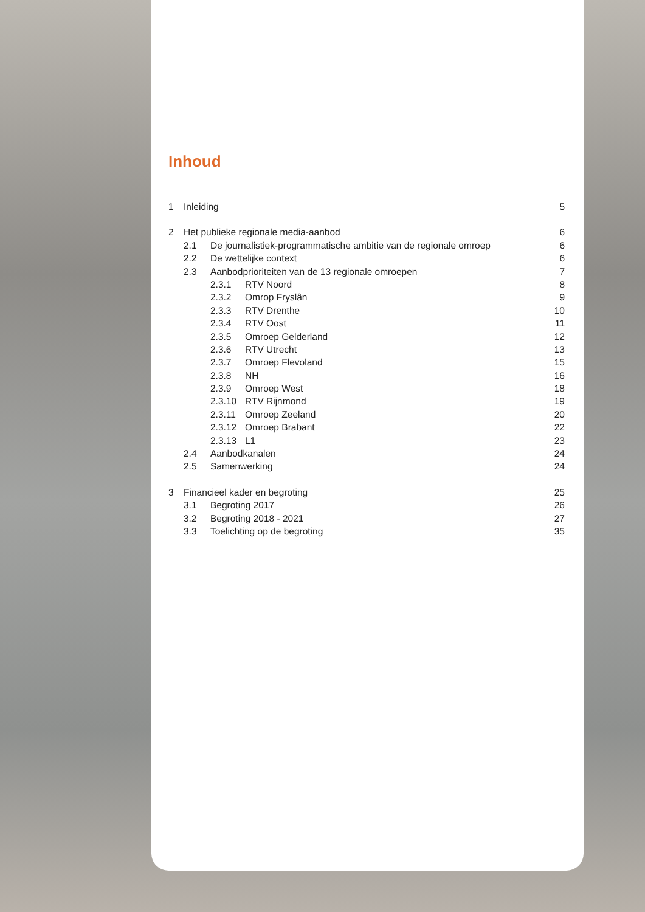Inhoud
1 Inleiding 5
2 Het publieke regionale media-aanbod 6
2.1 De journalistiek-programmatische ambitie van de regionale omroep 6
2.2 De wettelijke context 6
2.3 Aanbodprioriteiten van de 13 regionale omroepen 7
2.3.1 RTV Noord 8
2.3.2 Omrop Fryslân 9
2.3.3 RTV Drenthe 10
2.3.4 RTV Oost 11
2.3.5 Omroep Gelderland 12
2.3.6 RTV Utrecht 13
2.3.7 Omroep Flevoland 15
2.3.8 NH 16
2.3.9 Omroep West 18
2.3.10 RTV Rijnmond 19
2.3.11 Omroep Zeeland 20
2.3.12 Omroep Brabant 22
2.3.13 L1 23
2.4 Aanbodkanalen 24
2.5 Samenwerking 24
3 Financieel kader en begroting 25
3.1 Begroting 2017 26
3.2 Begroting 2018 - 2021 27
3.3 Toelichting op de begroting 35